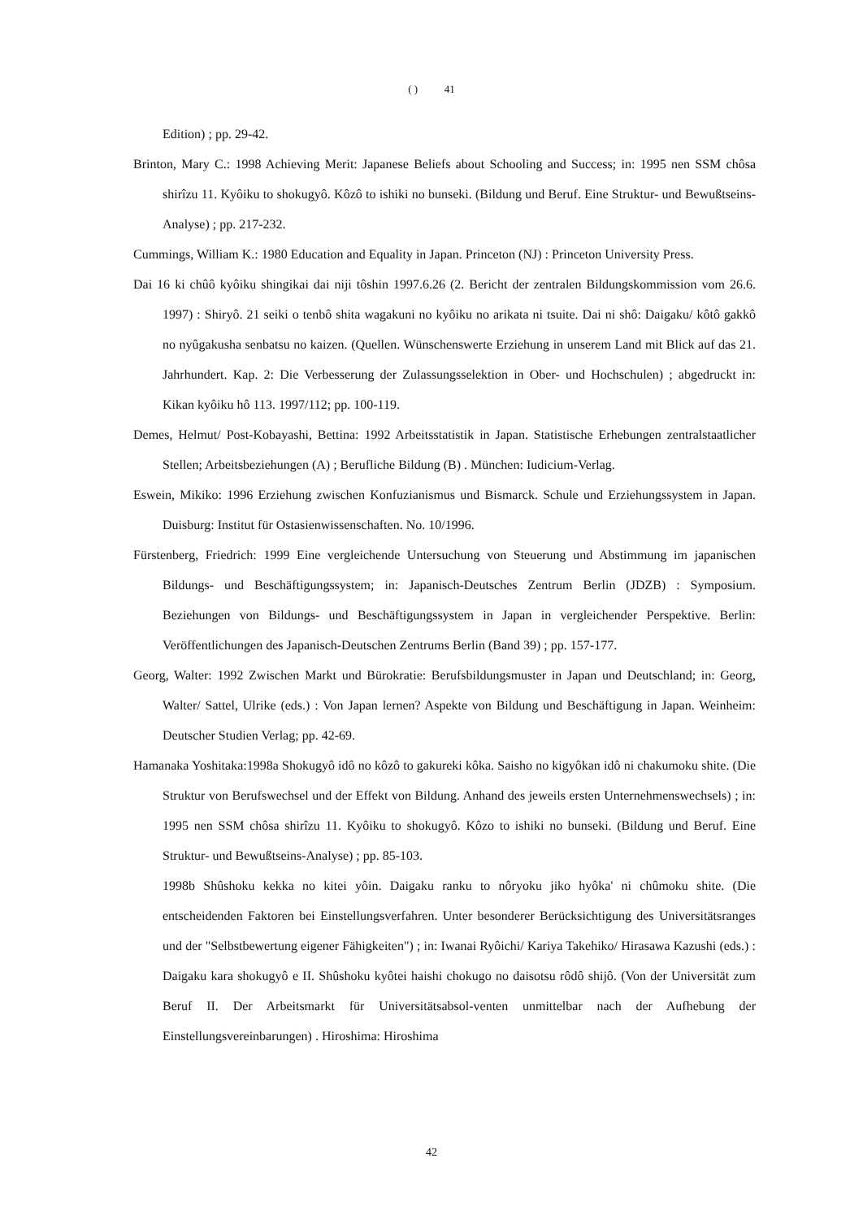( ) 41
Edition) ; pp. 29-42.
Brinton, Mary C.: 1998 Achieving Merit: Japanese Beliefs about Schooling and Success; in: 1995 nen SSM chôsa shirîzu 11. Kyôiku to shokugyô. Kôzô to ishiki no bunseki. (Bildung und Beruf. Eine Struktur- und Bewußtseins-Analyse) ; pp. 217-232.
Cummings, William K.: 1980 Education and Equality in Japan. Princeton (NJ) : Princeton University Press.
Dai 16 ki chûô kyôiku shingikai dai niji tôshin 1997.6.26 (2. Bericht der zentralen Bildungskommission vom 26.6. 1997) : Shiryô. 21 seiki o tenbô shita wagakuni no kyôiku no arikata ni tsuite. Dai ni shô: Daigaku/ kôtô gakkô no nyûgakusha senbatsu no kaizen. (Quellen. Wünschenswerte Erziehung in unserem Land mit Blick auf das 21. Jahrhundert. Kap. 2: Die Verbesserung der Zulassungsselektion in Ober- und Hochschulen) ; abgedruckt in: Kikan kyôiku hô 113. 1997/112; pp. 100-119.
Demes, Helmut/ Post-Kobayashi, Bettina: 1992 Arbeitsstatistik in Japan. Statistische Erhebungen zentralstaatlicher Stellen; Arbeitsbeziehungen (A) ; Berufliche Bildung (B) . München: Iudicium-Verlag.
Eswein, Mikiko: 1996 Erziehung zwischen Konfuzianismus und Bismarck. Schule und Erziehungssystem in Japan. Duisburg: Institut für Ostasienwissenschaften. No. 10/1996.
Fürstenberg, Friedrich: 1999 Eine vergleichende Untersuchung von Steuerung und Abstimmung im japanischen Bildungs- und Beschäftigungssystem; in: Japanisch-Deutsches Zentrum Berlin (JDZB) : Symposium. Beziehungen von Bildungs- und Beschäftigungssystem in Japan in vergleichender Perspektive. Berlin: Veröffentlichungen des Japanisch-Deutschen Zentrums Berlin (Band 39) ; pp. 157-177.
Georg, Walter: 1992 Zwischen Markt und Bürokratie: Berufsbildungsmuster in Japan und Deutschland; in: Georg, Walter/ Sattel, Ulrike (eds.) : Von Japan lernen? Aspekte von Bildung und Beschäftigung in Japan. Weinheim: Deutscher Studien Verlag; pp. 42-69.
Hamanaka Yoshitaka:1998a Shokugyô idô no kôzô to gakureki kôka. Saisho no kigyôkan idô ni chakumoku shite. (Die Struktur von Berufswechsel und der Effekt von Bildung. Anhand des jeweils ersten Unternehmenswechsels) ; in: 1995 nen SSM chôsa shirîzu 11. Kyôiku to shokugyô. Kôzo to ishiki no bunseki. (Bildung und Beruf. Eine Struktur- und Bewußtseins-Analyse) ; pp. 85-103.
1998b Shûshoku kekka no kitei yôin. Daigaku ranku to nôryoku jiko hyôka' ni chûmoku shite. (Die entscheidenden Faktoren bei Einstellungsverfahren. Unter besonderer Berücksichtigung des Universitätsranges und der "Selbstbewertung eigener Fähigkeiten") ; in: Iwanai Ryôichi/ Kariya Takehiko/ Hirasawa Kazushi (eds.) : Daigaku kara shokugyô e II. Shûshoku kyôtei haishi chokugo no daisotsu rôdô shijô. (Von der Universität zum Beruf II. Der Arbeitsmarkt für Universitätsabsol-venten unmittelbar nach der Aufhebung der Einstellungsvereinbarungen) . Hiroshima: Hiroshima
42